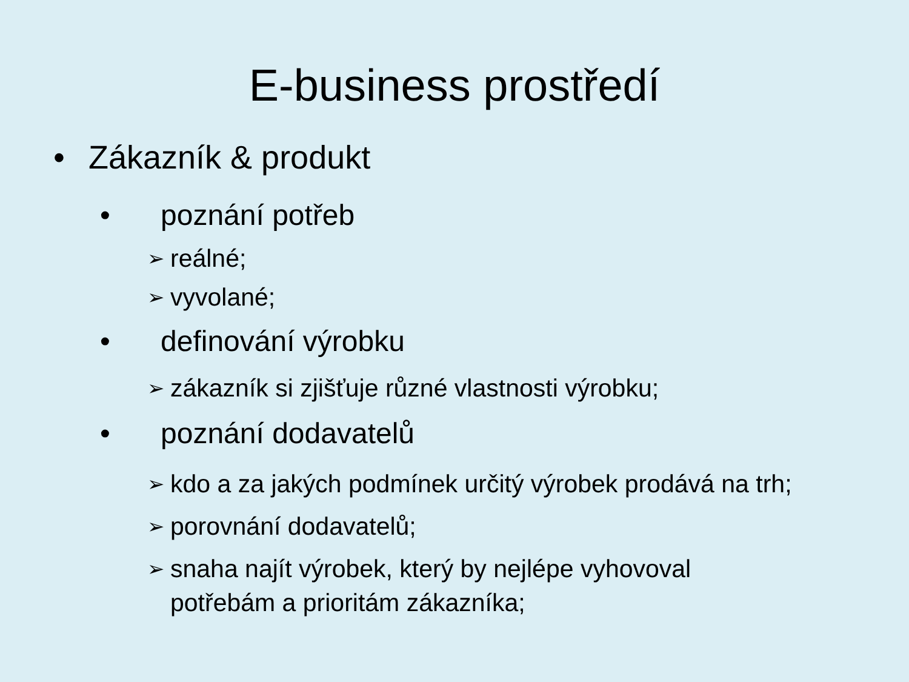E-business prostředí
• Zákazník & produkt
• poznání potřeb
➢ reálné;
➢ vyvolané;
• definování výrobku
➢ zákazník si zjišťuje různé vlastnosti výrobku;
• poznání dodavatelů
➢ kdo a za jakých podmínek určitý výrobek prodává na trh;
➢ porovnání dodavatelů;
➢ snaha najít výrobek, který by nejlépe vyhovoval
potřebám a prioritám zákazníka;